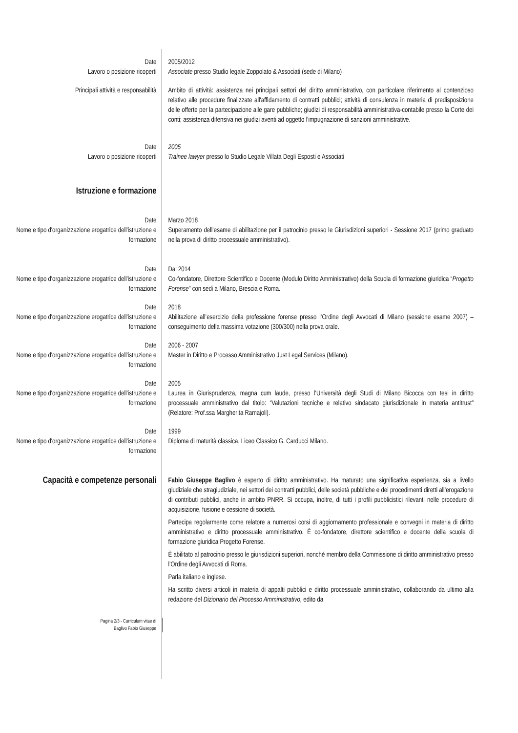| Date | 2005/2012 |
| Lavoro o posizione ricoperti | Associate presso Studio legale Zoppolato & Associati (sede di Milano) |
| Principali attività e responsabilità | Ambito di attività: assistenza nei principali settori del diritto amministrativo, con particolare riferimento al contenzioso relativo alle procedure finalizzate all'affidamento di contratti pubblici; attività di consulenza in materia di predisposizione delle offerte per la partecipazione alle gare pubbliche; giudizi di responsabilità amministrativa-contabile presso la Corte dei conti; assistenza difensiva nei giudizi aventi ad oggetto l'impugnazione di sanzioni amministrative. |
| Date | 2005 |
| Lavoro o posizione ricoperti | Trainee lawyer presso lo Studio Legale Villata Degli Esposti e Associati |
| Istruzione e formazione | |
| Date | Marzo 2018 |
| Nome e tipo d'organizzazione erogatrice dell'istruzione e formazione | Superamento dell’esame di abilitazione per il patrocinio presso le Giurisdizioni superiori - Sessione 2017 (primo graduato nella prova di diritto processuale amministrativo). |
| Date | Dal 2014 |
| Nome e tipo d'organizzazione erogatrice dell'istruzione e formazione | Co-fondatore, Direttore Scientifico e Docente (Modulo Diritto Amministrativo) della Scuola di formazione giuridica “ Progetto Forense ” con sedi a Milano, Brescia e Roma. |
| Date | 2018 |
| Nome e tipo d'organizzazione erogatrice dell'istruzione e formazione | Abilitazione all’esercizio della professione forense presso l’Ordine degli Avvocati di Milano (sessione esame 2007) – conseguimento della massima votazione (300/300) nella prova orale. |
| Date | 2006 - 2007 |
| Nome e tipo d'organizzazione erogatrice dell'istruzione e formazione | Master in Diritto e Processo Amministrativo Just Legal Services (Milano). |
| Date | 2005 |
| Nome e tipo d'organizzazione erogatrice dell'istruzione e formazione | Laurea in Giurisprudenza, magna cum laude, presso l’Università degli Studi di Milano Bicocca con tesi in diritto processuale amministrativo dal titolo: “Valutazioni tecniche e relativo sindacato giurisdizionale in materia antitrust” (Relatore: Prof.ssa Margherita Ramajoli). |
| Date | 1999 |
| Nome e tipo d'organizzazione erogatrice dell'istruzione e formazione | Diploma di maturità classica, Liceo Classico G. Carducci Milano. |
| Capacità e competenze personali | Fabio Giuseppe Baglivo è esperto di diritto amministrativo. Ha maturato una significativa esperienza, sia a livello giudiziale che stragiudiziale, nei settori dei contratti pubblici, delle società pubbliche e dei procedimenti diretti all’erogazione di contributi pubblici, anche in ambito PNRR. Si occupa, inoltre, di tutti i profili pubblicistici rilevanti nelle procedure di acquisizione, fusione e cessione di società. Partecipa regolarmente come relatore a numerosi corsi di aggiornamento professionale e convegni in materia di diritto amministrativo e diritto processuale amministrativo. È co-fondatore, direttore scientifico e docente della scuola di formazione giuridica Progetto Forense. È abilitato al patrocinio presso le giurisdizioni superiori, nonché membro della Commissione di diritto amministrativo presso l’Ordine degli Avvocati di Roma. Parla italiano e inglese. Ha scritto diversi articoli in materia di appalti pubblici e diritto processuale amministrativo, collaborando da ultimo alla redazione del Dizionario del Processo Amministrativo, edito da |
| Pagina 2/3 - Curriculum vitae di Baglivo Fabio Giuseppe | |